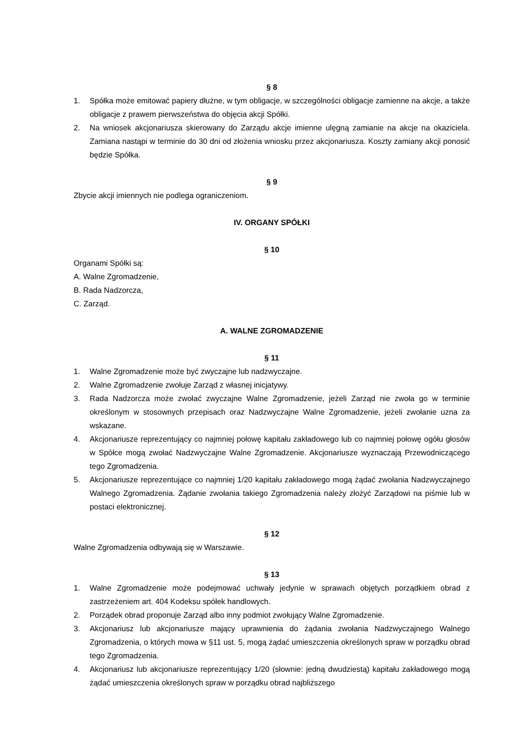§ 8
1. Spółka może emitować papiery dłużne, w tym obligacje, w szczególności obligacje zamienne na akcje, a także obligacje z prawem pierwszeństwa do objęcia akcji Spółki.
2. Na wniosek akcjonariusza skierowany do Zarządu akcje imienne ulęgną zamianie na akcje na okaziciela. Zamiana nastąpi w terminie do 30 dni od złożenia wniosku przez akcjonariusza. Koszty zamiany akcji ponosić będzie Spółka.
§ 9
Zbycie akcji imiennych nie podlega ograniczeniom.
IV. ORGANY SPÓŁKI
§ 10
Organami Spółki są:
A. Walne Zgromadzenie,
B. Rada Nadzorcza,
C. Zarząd.
A. WALNE ZGROMADZENIE
§ 11
1. Walne Zgromadzenie może być zwyczajne lub nadzwyczajne.
2. Walne Zgromadzenie zwołuje Zarząd z własnej inicjatywy.
3. Rada Nadzorcza może zwołać zwyczajne Walne Zgromadzenie, jeżeli Zarząd nie zwoła go w terminie określonym w stosownych przepisach oraz Nadzwyczajne Walne Zgromadzenie, jeżeli zwołanie uzna za wskazane.
4. Akcjonariusze reprezentujący co najmniej połowę kapitału zakładowego lub co najmniej połowę ogółu głosów w Spółce mogą zwołać Nadzwyczajne Walne Zgromadzenie. Akcjonariusze wyznaczają Przewodniczącego tego Zgromadzenia.
5. Akcjonariusze reprezentujące co najmniej 1/20 kapitału zakładowego mogą żądać zwołania Nadzwyczajnego Walnego Zgromadzenia. Żądanie zwołania takiego Zgromadzenia należy złożyć Zarządowi na piśmie lub w postaci elektronicznej.
§ 12
Walne Zgromadzenia odbywają się w Warszawie.
§ 13
1. Walne Zgromadzenie może podejmować uchwały jedynie w sprawach objętych porządkiem obrad z zastrzeżeniem art. 404 Kodeksu spółek handlowych.
2. Porządek obrad proponuje Zarząd albo inny podmiot zwołujący Walne Zgromadzenie.
3. Akcjonariusz lub akcjonariusze mający uprawnienia do żądania zwołania Nadzwyczajnego Walnego Zgromadzenia, o których mowa w §11 ust. 5, mogą żądać umieszczenia określonych spraw w porządku obrad tego Zgromadzenia.
4. Akcjonariusz lub akcjonariusze reprezentujący 1/20 (słownie: jedną dwudziestą) kapitału zakładowego mogą żądać umieszczenia określonych spraw w porządku obrad najbliższego